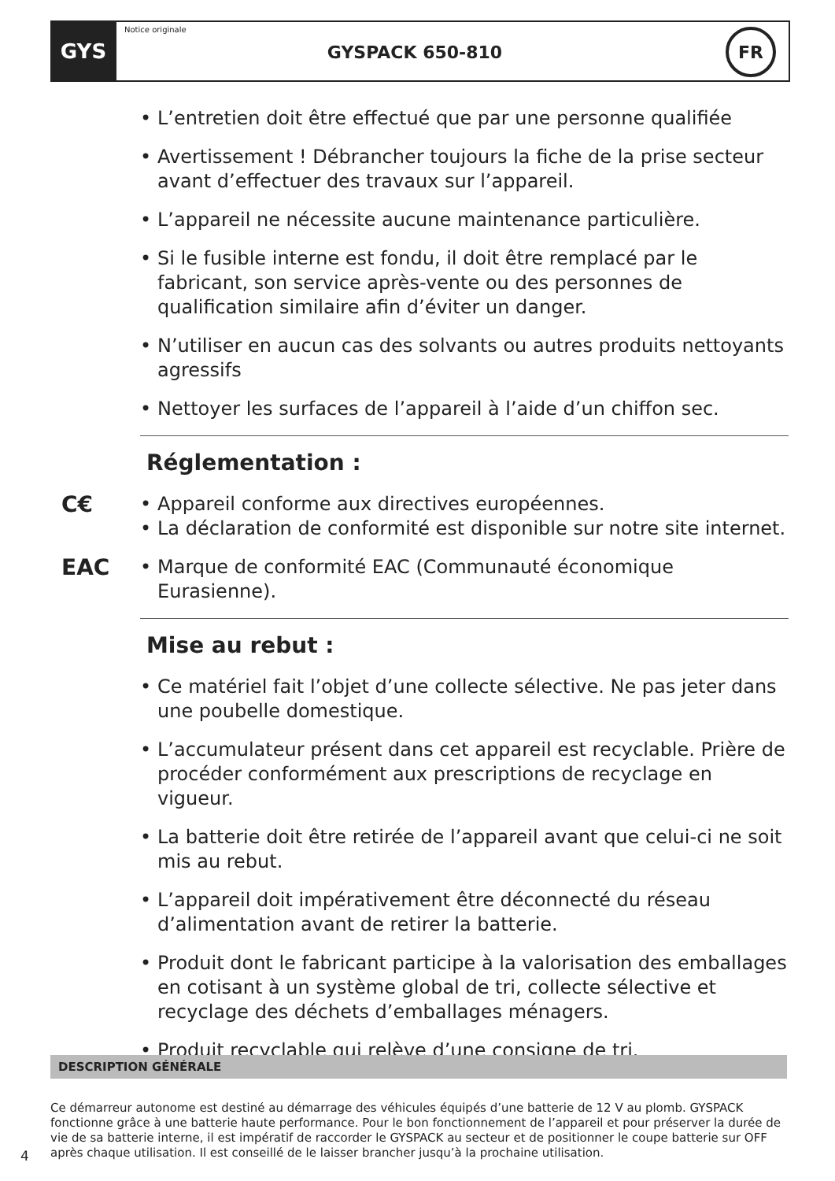GYS
Notice originale
GYSPACK 650-810
FR
• L’entretien doit être effectué que par une personne qualifiée
• Avertissement ! Débrancher toujours la fiche de la prise secteur avant d’effectuer des travaux sur l’appareil.
• L’appareil ne nécessite aucune maintenance particulière.
• Si le fusible interne est fondu, il doit être remplacé par le fabricant, son service après-vente ou des personnes de qualification similaire afin d’éviter un danger.
• N’utiliser en aucun cas des solvants ou autres produits nettoyants agressifs
• Nettoyer les surfaces de l’appareil à l’aide d’un chiffon sec.
Réglementation :
C€
• Appareil conforme aux directives européennes.
• La déclaration de conformité est disponible sur notre site internet.
EAC • Marque de conformité EAC (Communauté économique Eurasienne).
Mise au rebut :
• Ce matériel fait l’objet d’une collecte sélective. Ne pas jeter dans une poubelle domestique.
• L’accumulateur présent dans cet appareil est recyclable. Prière de procéder conformément aux prescriptions de recyclage en vigueur.
• La batterie doit être retirée de l’appareil avant que celui-ci ne soit mis au rebut.
• L’appareil doit impérativement être déconnecté du réseau d’alimentation avant de retirer la batterie.
• Produit dont le fabricant participe à la valorisation des emballages en cotisant à un système global de tri, collecte sélective et recyclage des déchets d’emballages ménagers.
• Produit recyclable qui relève d’une consigne de tri.
DESCRIPTION GÉNÉRALE
Ce démarreur autonome est destiné au démarrage des véhicules équipés d’une batterie de 12 V au plomb. GYSPACK fonctionne grâce à une batterie haute performance. Pour le bon fonctionnement de l’appareil et pour préserver la durée de vie de sa batterie interne, il est impératif de raccorder le GYSPACK au secteur et de positionner le coupe batterie sur OFF après chaque utilisation. Il est conseillé de le laisser brancher jusqu’à la prochaine utilisation.
4